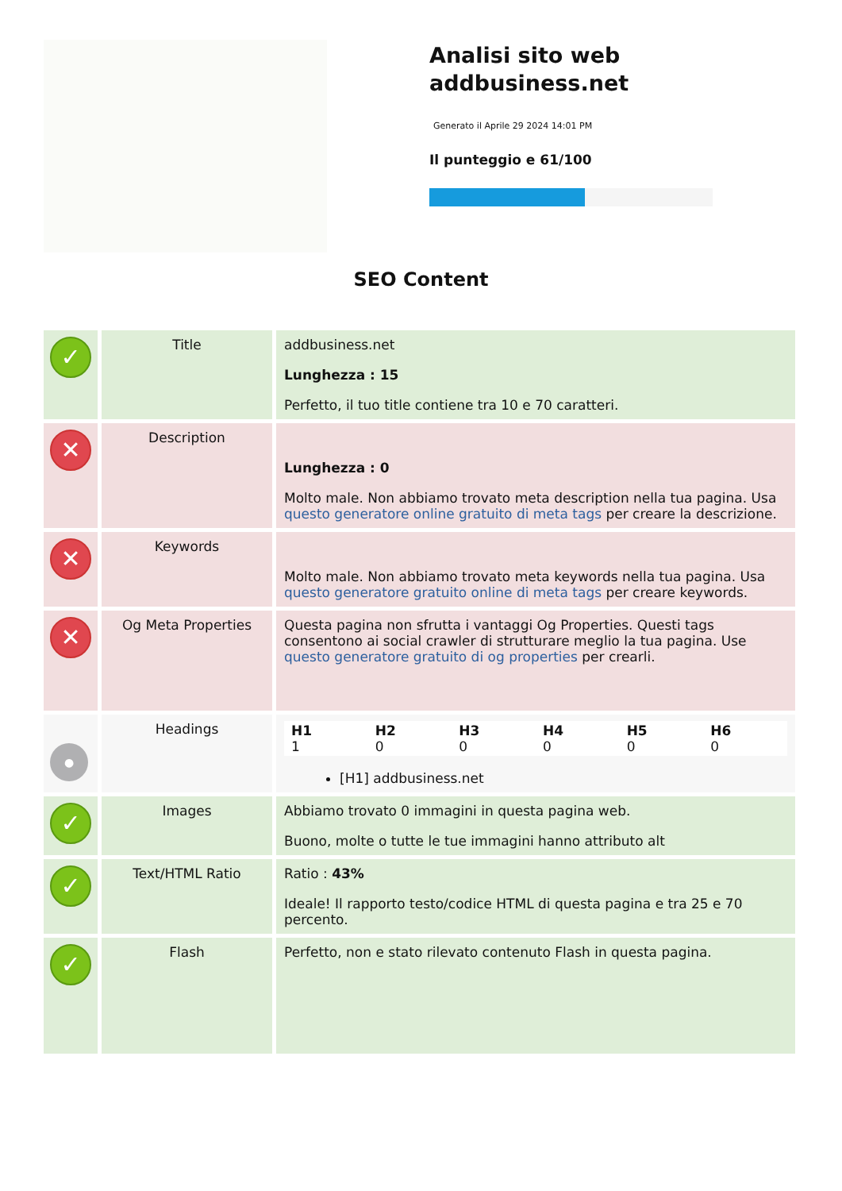Analisi sito web addbusiness.net
Generato il Aprile 29 2024 14:01 PM
Il punteggio e 61/100
SEO Content
| ✓ | Title | addbusiness.net Lunghezza : 15 Perfetto, il tuo title contiene tra 10 e 70 caratteri. |
| ✕ | Description | Lunghezza : 0 Molto male. Non abbiamo trovato meta description nella tua pagina. Usa questo generatore online gratuito di meta tags per creare la descrizione. |
| ✕ | Keywords | Molto male. Non abbiamo trovato meta keywords nella tua pagina. Usa questo generatore gratuito online di meta tags per creare keywords. |
| ✕ | Og Meta Properties | Questa pagina non sfrutta i vantaggi Og Properties. Questi tags consentono ai social crawler di strutturare meglio la tua pagina. Use questo generatore gratuito di og properties per crearli. |
| ● | Headings | / H1 1 / H2 0 / H3 0 / H4 0 / H5 0 / H6 0 / [H1] addbusiness.net |
| ✓ | Images | Abbiamo trovato 0 immagini in questa pagina web. Buono, molte o tutte le tue immagini hanno attributo alt |
| ✓ | Text/HTML Ratio | Ratio : 43% Ideale! Il rapporto testo/codice HTML di questa pagina e tra 25 e 70 percento. |
| ✓ | Flash | Perfetto, non e stato rilevato contenuto Flash in questa pagina. |